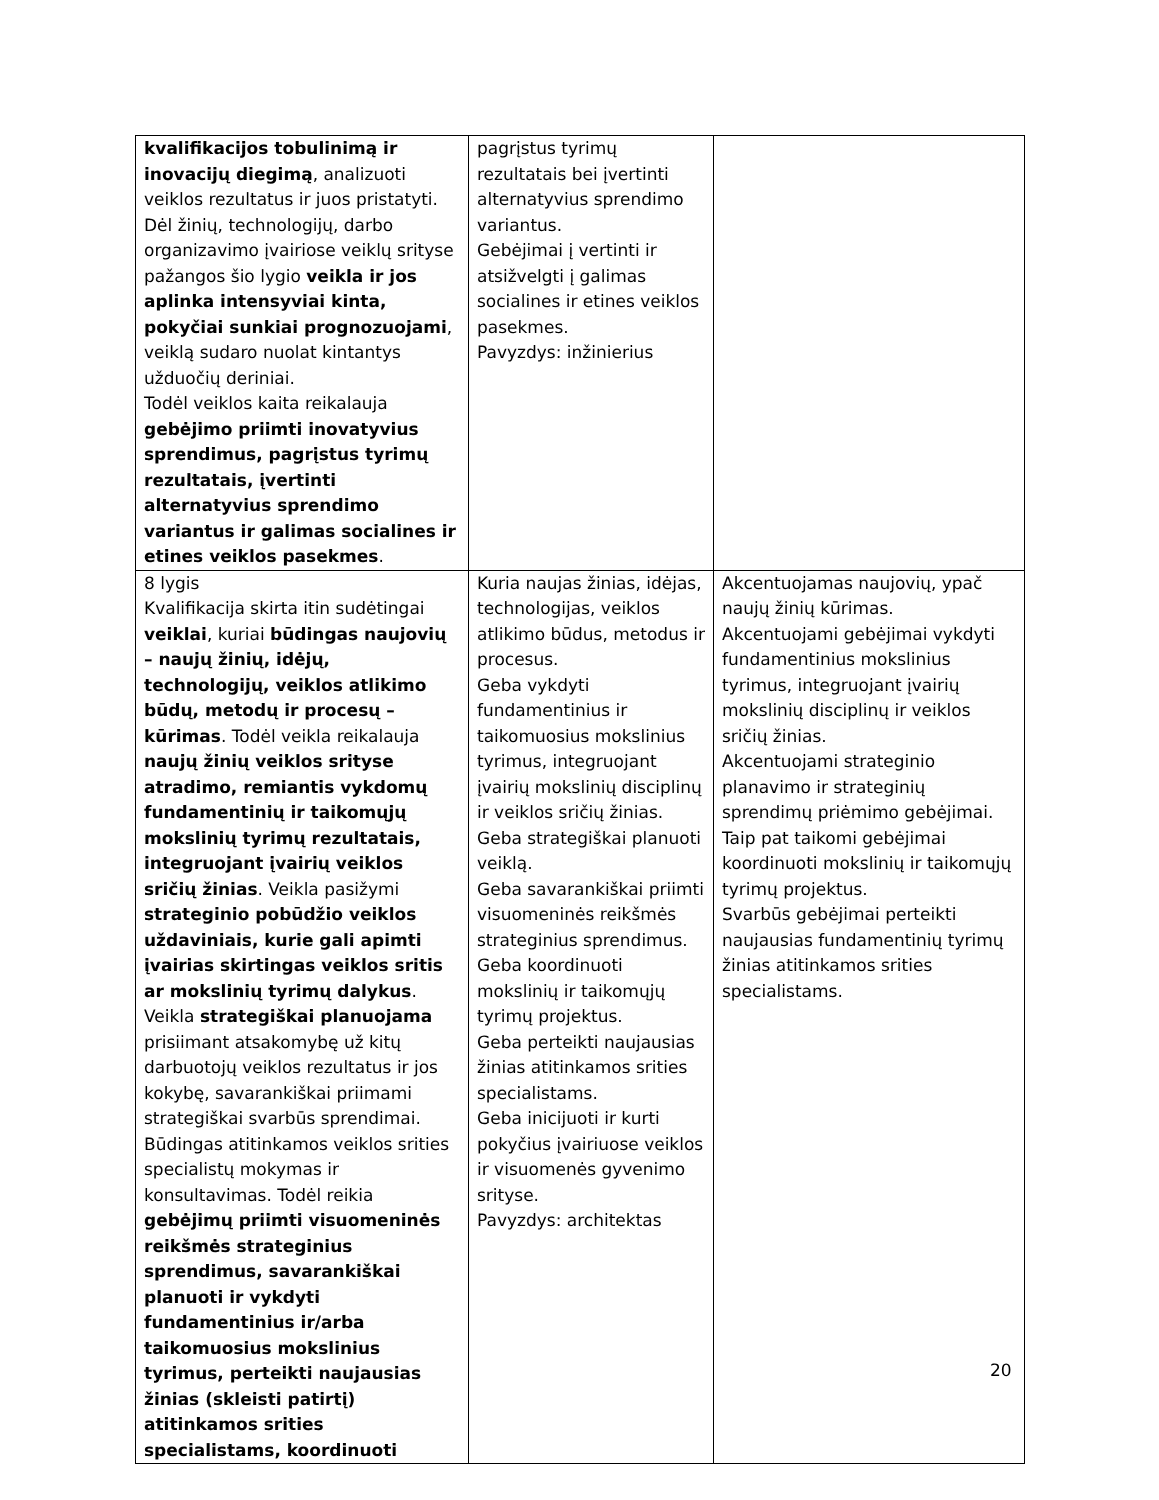| kvalifikacijos tobulinimą ir inovacijų diegimą , analizuoti veiklos rezultatus ir juos pristatyti. Dėl žinių, technologijų, darbo organizavimo įvairiose veiklų srityse pažangos šio lygio veikla ir jos aplinka intensyviai kinta, pokyčiai sunkiai prognozuojami , veiklą sudaro nuolat kintantys užduočių deriniai. Todėl veiklos kaita reikalauja gebėjimo priimti inovatyvius sprendimus, pagrįstus tyrimų rezultatais, įvertinti alternatyvius sprendimo variantus ir galimas socialines ir etines veiklos pasekmes . | pagrįstus tyrimų rezultatais bei įvertinti alternatyvius sprendimo variantus. Gebėjimai į vertinti ir atsižvelgti į galimas socialines ir etines veiklos pasekmes. Pavyzdys: inžinierius | |
| 8 lygis Kvalifikacija skirta itin sudėtingai veiklai , kuriai būdingas naujovių – naujų žinių, idėjų, technologijų, veiklos atlikimo būdų, metodų ir procesų – kūrimas . Todėl veikla reikalauja naujų žinių veiklos srityse atradimo, remiantis vykdomų fundamentinių ir taikomųjų mokslinių tyrimų rezultatais, integruojant įvairių veiklos sričių žinias . Veikla pasižymi strateginio pobūdžio veiklos uždaviniais, kurie gali apimti įvairias skirtingas veiklos sritis ar mokslinių tyrimų dalykus . Veikla strategiškai planuojama prisiimant atsakomybę už kitų darbuotojų veiklos rezultatus ir jos kokybę, savarankiškai priimami strategiškai svarbūs sprendimai. Būdingas atitinkamos veiklos srities specialistų mokymas ir konsultavimas. Todėl reikia gebėjimų priimti visuomeninės reikšmės strateginius sprendimus, savarankiškai planuoti ir vykdyti fundamentinius ir/arba taikomuosius mokslinius tyrimus, perteikti naujausias žinias (skleisti patirtį) atitinkamos srities specialistams, koordinuoti | Kuria naujas žinias, idėjas, technologijas, veiklos atlikimo būdus, metodus ir procesus. Geba vykdyti fundamentinius ir taikomuosius mokslinius tyrimus, integruojant įvairių mokslinių disciplinų ir veiklos sričių žinias. Geba strategiškai planuoti veiklą. Geba savarankiškai priimti visuomeninės reikšmės strateginius sprendimus. Geba koordinuoti mokslinių ir taikomųjų tyrimų projektus. Geba perteikti naujausias žinias atitinkamos srities specialistams. Geba inicijuoti ir kurti pokyčius įvairiuose veiklos ir visuomenės gyvenimo srityse. Pavyzdys: architektas | Akcentuojamas naujovių, ypač naujų žinių kūrimas. Akcentuojami gebėjimai vykdyti fundamentinius mokslinius tyrimus, integruojant įvairių mokslinių disciplinų ir veiklos sričių žinias. Akcentuojami strateginio planavimo ir strateginių sprendimų priėmimo gebėjimai. Taip pat taikomi gebėjimai koordinuoti mokslinių ir taikomųjų tyrimų projektus. Svarbūs gebėjimai perteikti naujausias fundamentinių tyrimų žinias atitinkamos srities specialistams. |
20